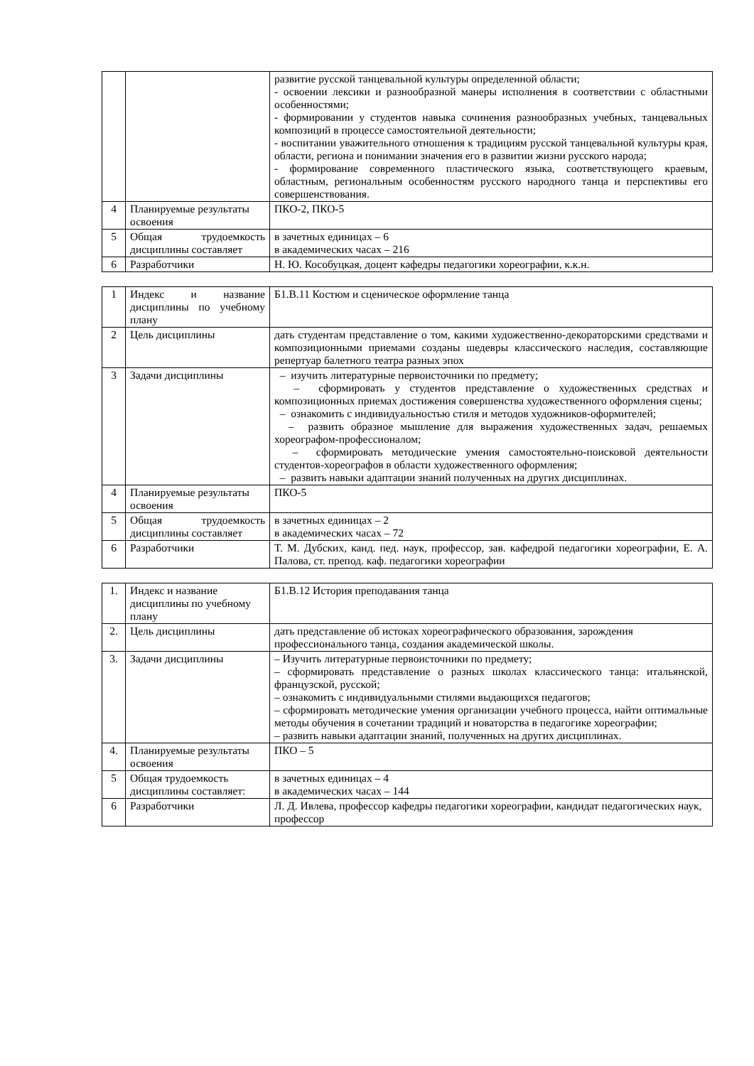| | | развитие русской танцевальной культуры определенной области; - освоении лексики и разнообразной манеры исполнения в соответствии с областными особенностями; - формировании у студентов навыка сочинения разнообразных учебных, танцевальных композиций в процессе самостоятельной деятельности; - воспитании уважительного отношения к традициям русской танцевальной культуры края, области, региона и понимании значения его в развитии жизни русского народа; - формирование современного пластического языка, соответствующего краевым, областным, региональным особенностям русского народного танца и перспективы его совершенствования. |
| 4 | Планируемые результаты освоения | ПКО-2, ПКО-5 |
| 5 | Общая трудоемкость дисциплины составляет | в зачетных единицах – 6 в академических часах – 216 |
| 6 | Разработчики | Н. Ю. Кособуцкая, доцент кафедры педагогики хореографии, к.к.н. |
| 1 | Индекс и название дисциплины по учебному плану | Б1.В.11 Костюм и сценическое оформление танца |
| 2 | Цель дисциплины | дать студентам представление о том, какими художественно-декораторскими средствами и композиционными приемами созданы шедевры классического наследия, составляющие репертуар балетного театра разных эпох |
| 3 | Задачи дисциплины | – изучить литературные первоисточники по предмету; – сформировать у студентов представление о художественных средствах и композиционных приемах достижения совершенства художественного оформления сцены; – ознакомить с индивидуальностью стиля и методов художников-оформителей; – развить образное мышление для выражения художественных задач, решаемых хореографом-профессионалом; – сформировать методические умения самостоятельно-поисковой деятельности студентов-хореографов в области художественного оформления; – развить навыки адаптации знаний полученных на других дисциплинах. |
| 4 | Планируемые результаты освоения | ПКО-5 |
| 5 | Общая трудоемкость дисциплины составляет | в зачетных единицах – 2 в академических часах – 72 |
| 6 | Разработчики | Т. М. Дубских, канд. пед. наук, профессор, зав. кафедрой педагогики хореографии, Е. А. Палова, ст. препод. каф. педагогики хореографии |
| 1. | Индекс и название дисциплины по учебному плану | Б1.В.12 История преподавания танца |
| 2. | Цель дисциплины | дать представление об истоках хореографического образования, зарождения профессионального танца, создания академической школы. |
| 3. | Задачи дисциплины | – Изучить литературные первоисточники по предмету; – сформировать представление о разных школах классического танца: итальянской, французской, русской; – ознакомить с индивидуальными стилями выдающихся педагогов; – сформировать методические умения организации учебного процесса, найти оптимальные методы обучения в сочетании традиций и новаторства в педагогике хореографии; – развить навыки адаптации знаний, полученных на других дисциплинах. |
| 4. | Планируемые результаты освоения | ПКО – 5 |
| 5 | Общая трудоемкость дисциплины составляет: | в зачетных единицах – 4 в академических часах – 144 |
| 6 | Разработчики | Л. Д. Ивлева, профессор кафедры педагогики хореографии, кандидат педагогических наук, профессор |